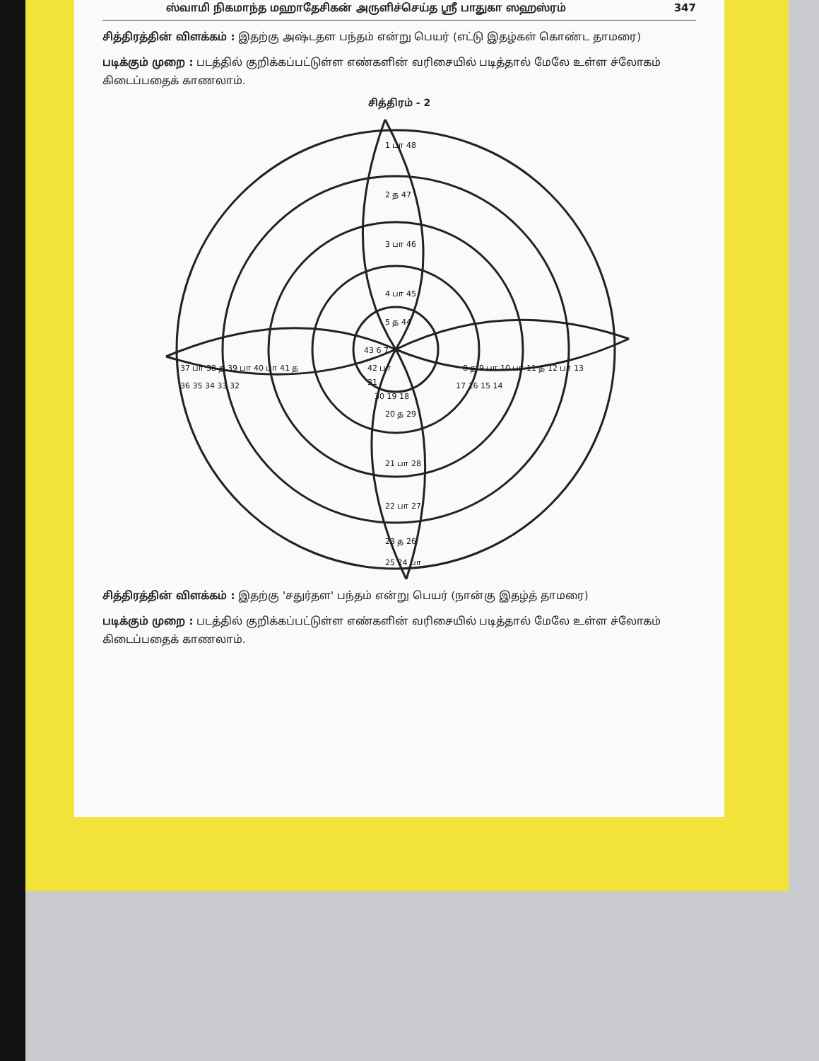ஸ்வாமி நிகமாந்த மஹாதேசிகன் அருளிச்செய்த ஸ்ரீ பாதுகா ஸஹஸ்ரம் 347
சித்திரத்தின் விளக்கம் : இதற்கு அஷ்டதள பந்தம் என்று பெயர் (எட்டு இதழ்கள் கொண்ட தாமரை)
படிக்கும் முறை : படத்தில் குறிக்கப்பட்டுள்ள எண்களின் வரிசையில் படித்தால் மேலே உள்ள ச்லோகம் கிடைப்பதைக் காணலாம்.
சித்திரம் - 2
1 பா 48
2 த 47
3 பா 46
4 பா 45
5 த 44
43 6 7
42 பா
31
30 19 18
37 பா 38 த 39 பா 40 பா 41 த
36 35 34 33 32
8 த 9 பா 10 பா 11 த 12 பா 13
17 16 15 14
20 த 29
21 பா 28
22 பா 27
23 த 26
25 24 பா
சித்திரத்தின் விளக்கம் : இதற்கு 'சதுர்தள' பந்தம் என்று பெயர் (நான்கு இதழ்த் தாமரை)
படிக்கும் முறை : படத்தில் குறிக்கப்பட்டுள்ள எண்களின் வரிசையில் படித்தால் மேலே உள்ள ச்லோகம் கிடைப்பதைக் காணலாம்.